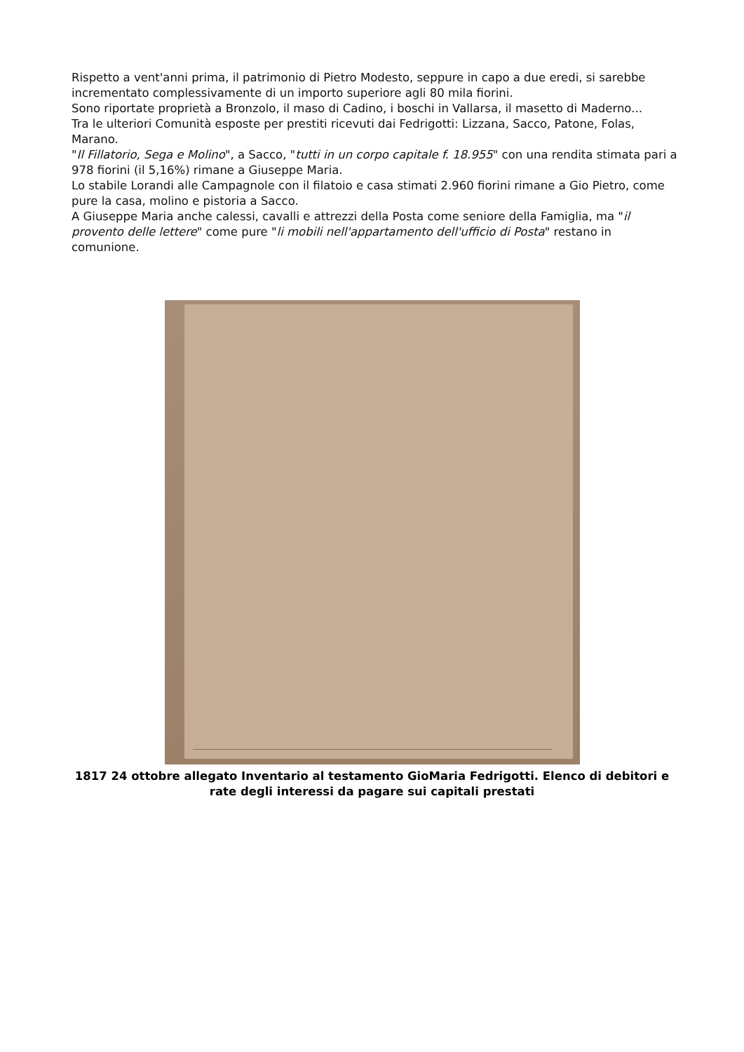Rispetto a vent'anni prima, il patrimonio di Pietro Modesto, seppure in capo a due eredi, si sarebbe incrementato complessivamente di un importo superiore agli 80 mila fiorini.
Sono riportate proprietà a Bronzolo, il maso di Cadino, i boschi in Vallarsa, il masetto di Maderno...
Tra le ulteriori Comunità esposte per prestiti ricevuti dai Fedrigotti: Lizzana, Sacco, Patone, Folas, Marano.
"Il Fillatorio, Sega e Molino", a Sacco, "tutti in un corpo capitale f. 18.955" con una rendita stimata pari a 978 fiorini (il 5,16%) rimane a Giuseppe Maria.
Lo stabile Lorandi alle Campagnole con il filatoio e casa stimati 2.960 fiorini rimane a Gio Pietro, come pure la casa, molino e pistoria a Sacco.
A Giuseppe Maria anche calessi, cavalli e attrezzi della Posta come seniore della Famiglia, ma "il provento delle lettere" come pure "li mobili nell'appartamento dell'ufficio di Posta" restano in comunione.
1817 24 ottobre allegato Inventario al testamento GioMaria Fedrigotti. Elenco di debitori e rate degli interessi da pagare sui capitali prestati